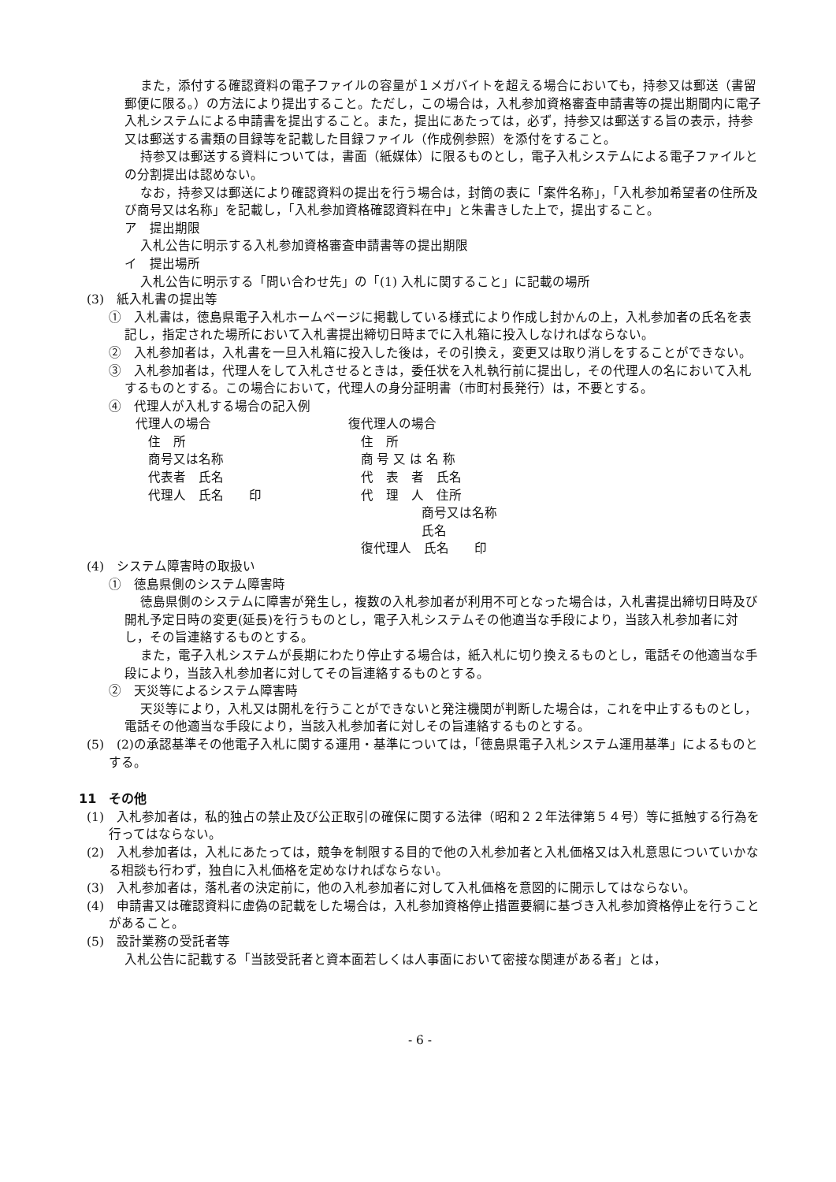また，添付する確認資料の電子ファイルの容量が１メガバイトを超える場合においても，持参又は郵送（書留郵便に限る。）の方法により提出すること。ただし，この場合は，入札参加資格審査申請書等の提出期間内に電子入札システムによる申請書を提出すること。また，提出にあたっては，必ず，持参又は郵送する旨の表示，持参又は郵送する書類の目録等を記載した目録ファイル（作成例参照）を添付をすること。
持参又は郵送する資料については，書面（紙媒体）に限るものとし，電子入札システムによる電子ファイルとの分割提出は認めない。
なお，持参又は郵送により確認資料の提出を行う場合は，封筒の表に「案件名称」，「入札参加希望者の住所及び商号又は名称」を記載し，「入札参加資格確認資料在中」と朱書きした上で，提出すること。
ア　提出期限
入札公告に明示する入札参加資格審査申請書等の提出期限
イ　提出場所
入札公告に明示する「問い合わせ先」の「(1) 入札に関すること」に記載の場所
(3)　紙入札書の提出等
①　入札書は，徳島県電子入札ホームページに掲載している様式により作成し封かんの上，入札参加者の氏名を表記し，指定された場所において入札書提出締切日時までに入札箱に投入しなければならない。
②　入札参加者は，入札書を一旦入札箱に投入した後は，その引換え，変更又は取り消しをすることができない。
③　入札参加者は，代理人をして入札させるときは，委任状を入札執行前に提出し，その代理人の名において入札するものとする。この場合において，代理人の身分証明書（市町村長発行）は，不要とする。
④　代理人が入札する場合の記入例
代理人の場合
 住　所
 商号又は名称
 代表者　氏名
 代理人　氏名　　印
復代理人の場合
 住　所
 商 号 又 は 名 称
 代　表　者　氏名
 代　理　人　住所
      商号又は名称
      氏名
 復代理人　氏名　　印
(4)　システム障害時の取扱い
①　徳島県側のシステム障害時
徳島県側のシステムに障害が発生し，複数の入札参加者が利用不可となった場合は，入札書提出締切日時及び開札予定日時の変更(延長)を行うものとし，電子入札システムその他適当な手段により，当該入札参加者に対し，その旨連絡するものとする。
また，電子入札システムが長期にわたり停止する場合は，紙入札に切り換えるものとし，電話その他適当な手段により，当該入札参加者に対してその旨連絡するものとする。
②　天災等によるシステム障害時
天災等により，入札又は開札を行うことができないと発注機関が判断した場合は，これを中止するものとし，電話その他適当な手段により，当該入札参加者に対しその旨連絡するものとする。
(5)　(2)の承認基準その他電子入札に関する運用・基準については，「徳島県電子入札システム運用基準」によるものとする。
11　その他
(1)　入札参加者は，私的独占の禁止及び公正取引の確保に関する法律（昭和２２年法律第５４号）等に抵触する行為を行ってはならない。
(2)　入札参加者は，入札にあたっては，競争を制限する目的で他の入札参加者と入札価格又は入札意思についていかなる相談も行わず，独自に入札価格を定めなければならない。
(3)　入札参加者は，落札者の決定前に，他の入札参加者に対して入札価格を意図的に開示してはならない。
(4)　申請書又は確認資料に虚偽の記載をした場合は，入札参加資格停止措置要綱に基づき入札参加資格停止を行うことがあること。
(5)　設計業務の受託者等
入札公告に記載する「当該受託者と資本面若しくは人事面において密接な関連がある者」とは，
- 6 -